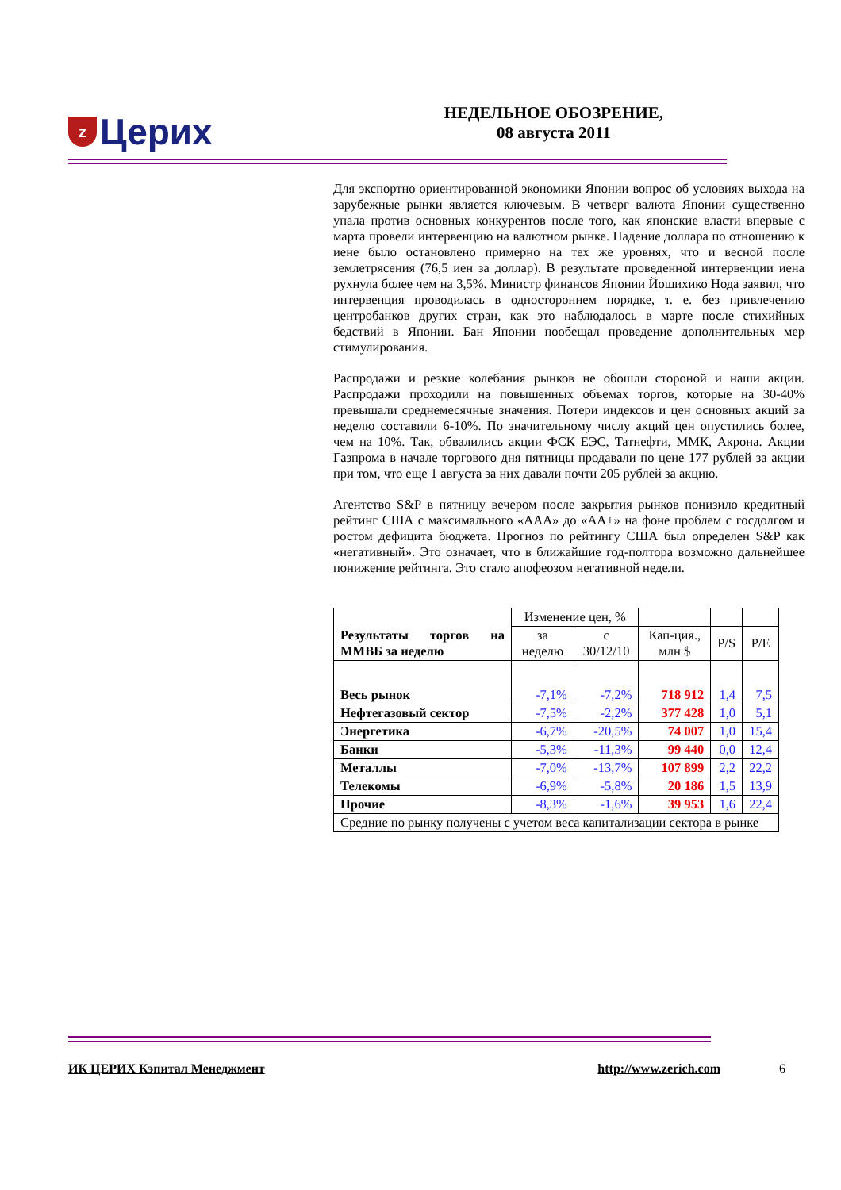z Церих
НЕДЕЛЬНОЕ ОБОЗРЕНИЕ,
08 августа 2011
Для экспортно ориентированной экономики Японии вопрос об условиях выхода на зарубежные рынки является ключевым. В четверг валюта Японии существенно упала против основных конкурентов после того, как японские власти впервые с марта провели интервенцию на валютном рынке. Падение доллара по отношению к иене было остановлено примерно на тех же уровнях, что и весной после землетрясения (76,5 иен за доллар). В результате проведенной интервенции иена рухнула более чем на 3,5%. Министр финансов Японии Йошихико Нода заявил, что интервенция проводилась в одностороннем порядке, т. е. без привлечению центробанков других стран, как это наблюдалось в марте после стихийных бедствий в Японии. Бан Японии пообещал проведение дополнительных мер стимулирования.
Распродажи и резкие колебания рынков не обошли стороной и наши акции. Распродажи проходили на повышенных объемах торгов, которые на 30-40% превышали среднемесячные значения. Потери индексов и цен основных акций за неделю составили 6-10%. По значительному числу акций цен опустились более, чем на 10%. Так, обвалились акции ФСК ЕЭС, Татнефти, ММК, Акрона. Акции Газпрома в начале торгового дня пятницы продавали по цене 177 рублей за акции при том, что еще 1 августа за них давали почти 205 рублей за акцию.
Агентство S&P в пятницу вечером после закрытия рынков понизило кредитный рейтинг США с максимального «AAA» до «AA+» на фоне проблем с госдолгом и ростом дефицита бюджета. Прогноз по рейтингу США был определен S&P как «негативный». Это означает, что в ближайшие год-полтора возможно дальнейшее понижение рейтинга. Это стало апофеозом негативной недели.
| Результаты торгов на ММВБ за неделю | Изменение цен, % | | | | |
| | за неделю | с 30/12/10 | Кап-ция., млн $ | P/S | P/E |
| Весь рынок | -7,1% | -7,2% | 718 912 | 1,4 | 7,5 |
| Нефтегазовый сектор | -7,5% | -2,2% | 377 428 | 1,0 | 5,1 |
| Энергетика | -6,7% | -20,5% | 74 007 | 1,0 | 15,4 |
| Банки | -5,3% | -11,3% | 99 440 | 0,0 | 12,4 |
| Металлы | -7,0% | -13,7% | 107 899 | 2,2 | 22,2 |
| Телекомы | -6,9% | -5,8% | 20 186 | 1,5 | 13,9 |
| Прочие | -8,3% | -1,6% | 39 953 | 1,6 | 22,4 |
| Средние по рынку получены с учетом веса капитализации сектора в рынке | | | | | |
ИК ЦЕРИХ Кэпитал Менеджмент http://www.zerich.com 6